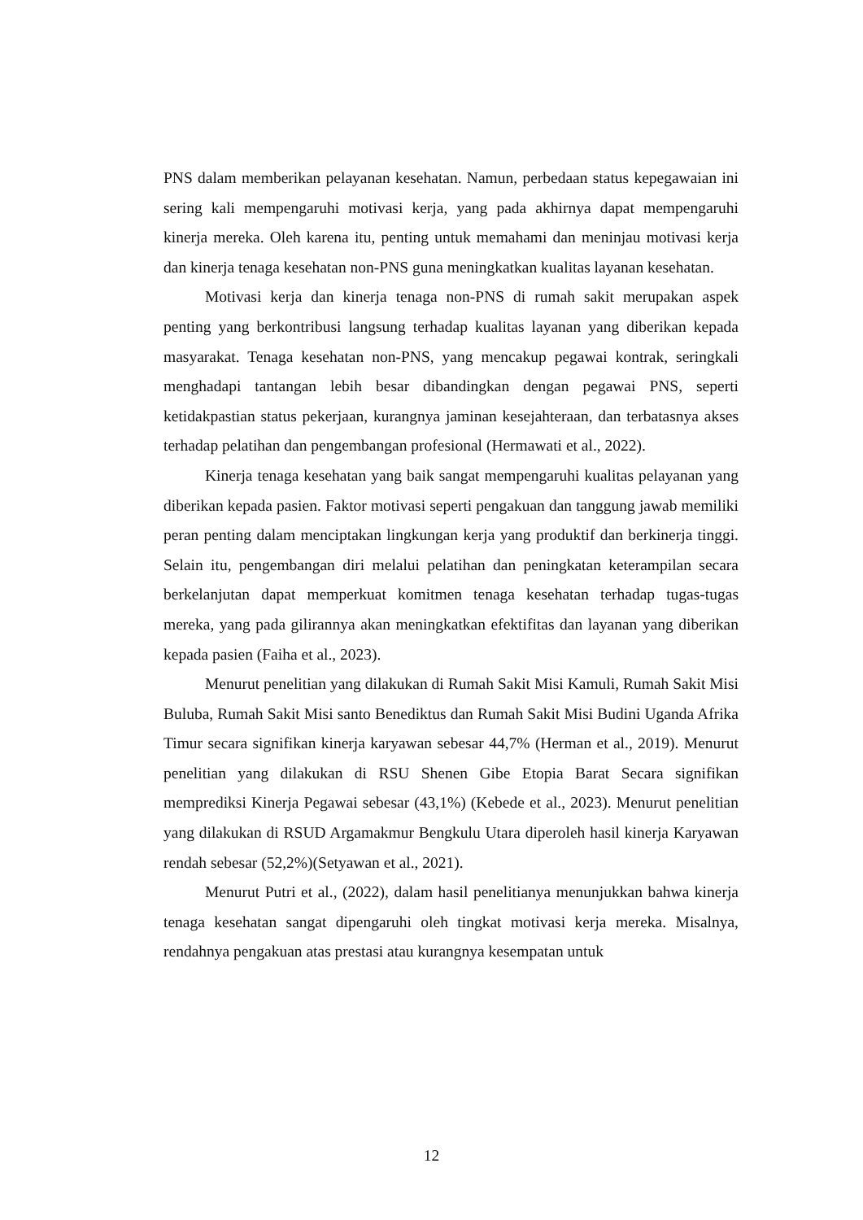PNS dalam memberikan pelayanan kesehatan. Namun, perbedaan status kepegawaian ini sering kali mempengaruhi motivasi kerja, yang pada akhirnya dapat mempengaruhi kinerja mereka. Oleh karena itu, penting untuk memahami dan meninjau motivasi kerja dan kinerja tenaga kesehatan non-PNS guna meningkatkan kualitas layanan kesehatan.
Motivasi kerja dan kinerja tenaga non-PNS di rumah sakit merupakan aspek penting yang berkontribusi langsung terhadap kualitas layanan yang diberikan kepada masyarakat. Tenaga kesehatan non-PNS, yang mencakup pegawai kontrak, seringkali menghadapi tantangan lebih besar dibandingkan dengan pegawai PNS, seperti ketidakpastian status pekerjaan, kurangnya jaminan kesejahteraan, dan terbatasnya akses terhadap pelatihan dan pengembangan profesional (Hermawati et al., 2022).
Kinerja tenaga kesehatan yang baik sangat mempengaruhi kualitas pelayanan yang diberikan kepada pasien. Faktor motivasi seperti pengakuan dan tanggung jawab memiliki peran penting dalam menciptakan lingkungan kerja yang produktif dan berkinerja tinggi. Selain itu, pengembangan diri melalui pelatihan dan peningkatan keterampilan secara berkelanjutan dapat memperkuat komitmen tenaga kesehatan terhadap tugas-tugas mereka, yang pada gilirannya akan meningkatkan efektifitas dan layanan yang diberikan kepada pasien (Faiha et al., 2023).
Menurut penelitian yang dilakukan di Rumah Sakit Misi Kamuli, Rumah Sakit Misi Buluba, Rumah Sakit Misi santo Benediktus dan Rumah Sakit Misi Budini Uganda Afrika Timur secara signifikan kinerja karyawan sebesar 44,7% (Herman et al., 2019). Menurut penelitian yang dilakukan di RSU Shenen Gibe Etopia Barat Secara signifikan memprediksi Kinerja Pegawai sebesar (43,1%) (Kebede et al., 2023). Menurut penelitian yang dilakukan di RSUD Argamakmur Bengkulu Utara diperoleh hasil kinerja Karyawan rendah sebesar (52,2%)(Setyawan et al., 2021).
Menurut Putri et al., (2022), dalam hasil penelitianya menunjukkan bahwa kinerja tenaga kesehatan sangat dipengaruhi oleh tingkat motivasi kerja mereka. Misalnya, rendahnya pengakuan atas prestasi atau kurangnya kesempatan untuk
12